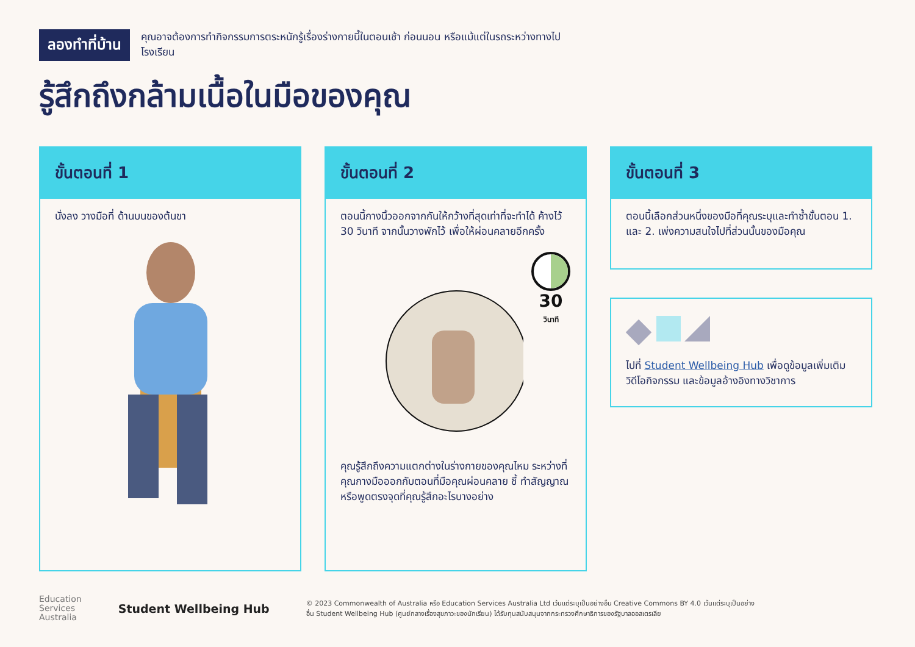ลองทำที่บ้าน
คุณอาจต้องการทำกิจกรรมการตระหนักรู้เรื่องร่างกายนี้ในตอนเช้า ก่อนนอน หรือแม้แต่ในรถระหว่างทางไปโรงเรียน
รู้สึกถึงกล้ามเนื้อในมือของคุณ
ขั้นตอนที่ 1
นั่งลง วางมือที่ ด้านบนของต้นขา
ขั้นตอนที่ 2
ตอนนี้กางนิ้วออกจากกันให้กว้างที่สุดเท่าที่จะทำได้ ค้างไว้ 30 วินาที จากนั้นวางพักไว้ เพื่อให้ผ่อนคลายอีกครั้ง
30
วินาที
คุณรู้สึกถึงความแตกต่างในร่างกายของคุณไหม ระหว่างที่คุณกางมือออกกับตอนที่มือคุณผ่อนคลาย ชี้ ทำสัญญาณ หรือพูดตรงจุดที่คุณรู้สึกอะไรบางอย่าง
ขั้นตอนที่ 3
ตอนนี้เลือกส่วนหนึ่งของมือที่คุณระบุและทำซ้ำขั้นตอน 1. และ 2. เพ่งความสนใจไปที่ส่วนนั้นของมือคุณ
ไปที่ Student Wellbeing Hub เพื่อดูข้อมูลเพิ่มเติม วิดีโอกิจกรรม และข้อมูลอ้างอิงทางวิชาการ
Education
Services
Australia
Student Wellbeing Hub
© 2023 Commonwealth of Australia หรือ Education Services Australia Ltd เว้นแต่ระบุเป็นอย่างอื่น Creative Commons BY 4.0 เว้นแต่ระบุเป็นอย่างอื่น Student Wellbeing Hub (ศูนย์กลางเรื่องสุขภาวะของนักเรียน) ได้รับทุนสนับสนุนจากกระทรวงศึกษาธิการของรัฐบาลออสเตรเลีย